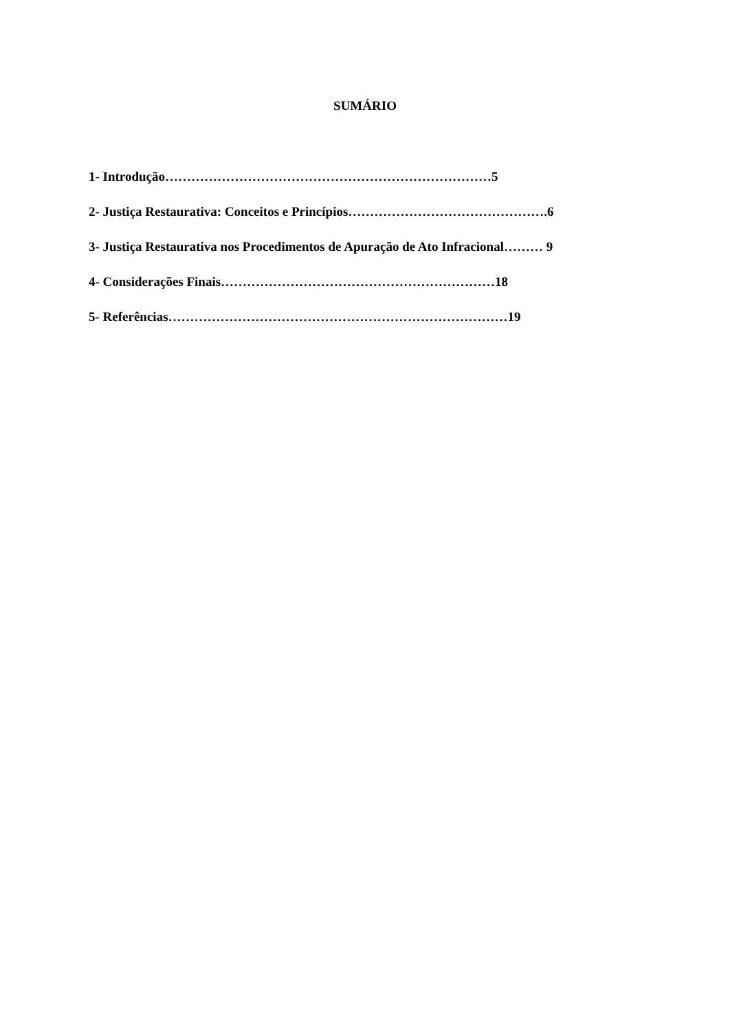SUMÁRIO
1- Introdução…………………………………………………………………5
2- Justiça Restaurativa: Conceitos e Princípios……………………………………….6
3- Justiça Restaurativa nos Procedimentos de Apuração de Ato Infracional……… 9
4- Considerações Finais………………………………………………………18
5- Referências……………………………………………………………………19